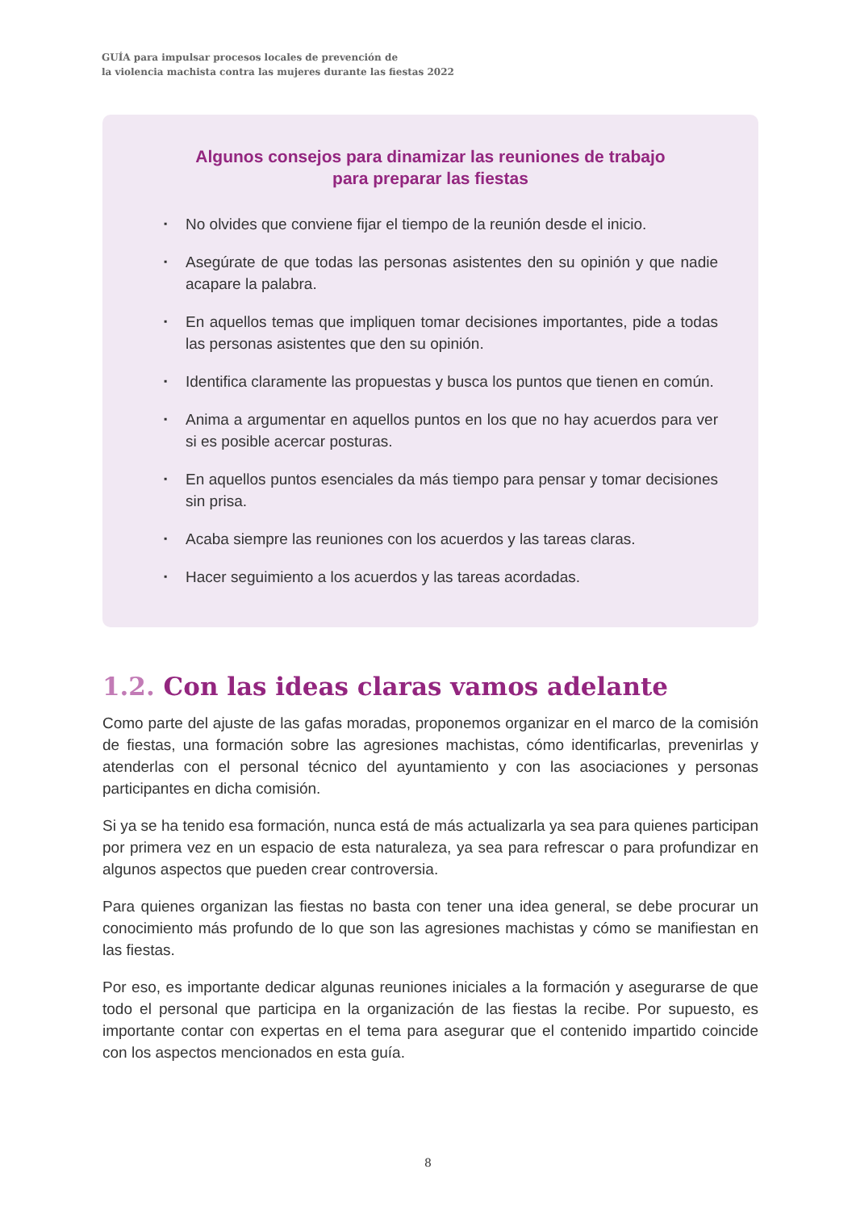GUÍA para impulsar procesos locales de prevención de
la violencia machista contra las mujeres durante las fiestas 2022
Algunos consejos para dinamizar las reuniones de trabajo
para preparar las fiestas
▪ No olvides que conviene fijar el tiempo de la reunión desde el inicio.
▪ Asegúrate de que todas las personas asistentes den su opinión y que nadie acapare la palabra.
▪ En aquellos temas que impliquen tomar decisiones importantes, pide a todas las personas asistentes que den su opinión.
▪ Identifica claramente las propuestas y busca los puntos que tienen en común.
▪ Anima a argumentar en aquellos puntos en los que no hay acuerdos para ver si es posible acercar posturas.
▪ En aquellos puntos esenciales da más tiempo para pensar y tomar decisiones sin prisa.
▪ Acaba siempre las reuniones con los acuerdos y las tareas claras.
▪ Hacer seguimiento a los acuerdos y las tareas acordadas.
1.2. Con las ideas claras vamos adelante
Como parte del ajuste de las gafas moradas, proponemos organizar en el marco de la comisión de fiestas, una formación sobre las agresiones machistas, cómo identificarlas, prevenirlas y atenderlas con el personal técnico del ayuntamiento y con las asociaciones y personas participantes en dicha comisión.
Si ya se ha tenido esa formación, nunca está de más actualizarla ya sea para quienes participan por primera vez en un espacio de esta naturaleza, ya sea para refrescar o para profundizar en algunos aspectos que pueden crear controversia.
Para quienes organizan las fiestas no basta con tener una idea general, se debe procurar un conocimiento más profundo de lo que son las agresiones machistas y cómo se manifiestan en las fiestas.
Por eso, es importante dedicar algunas reuniones iniciales a la formación y asegurarse de que todo el personal que participa en la organización de las fiestas la recibe. Por supuesto, es importante contar con expertas en el tema para asegurar que el contenido impartido coincide con los aspectos mencionados en esta guía.
8